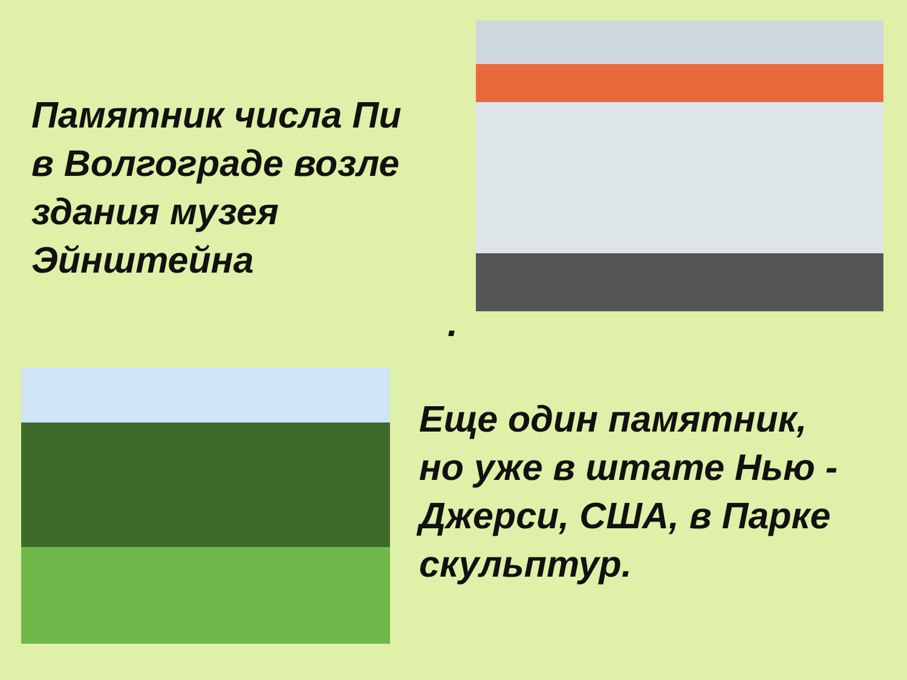Памятник числа Пи
в Волгограде возле
здания музея
Эйнштейна
.
Еще один памятник,
но уже в штате Нью -
Джерси, США, в Парке
скульптур.